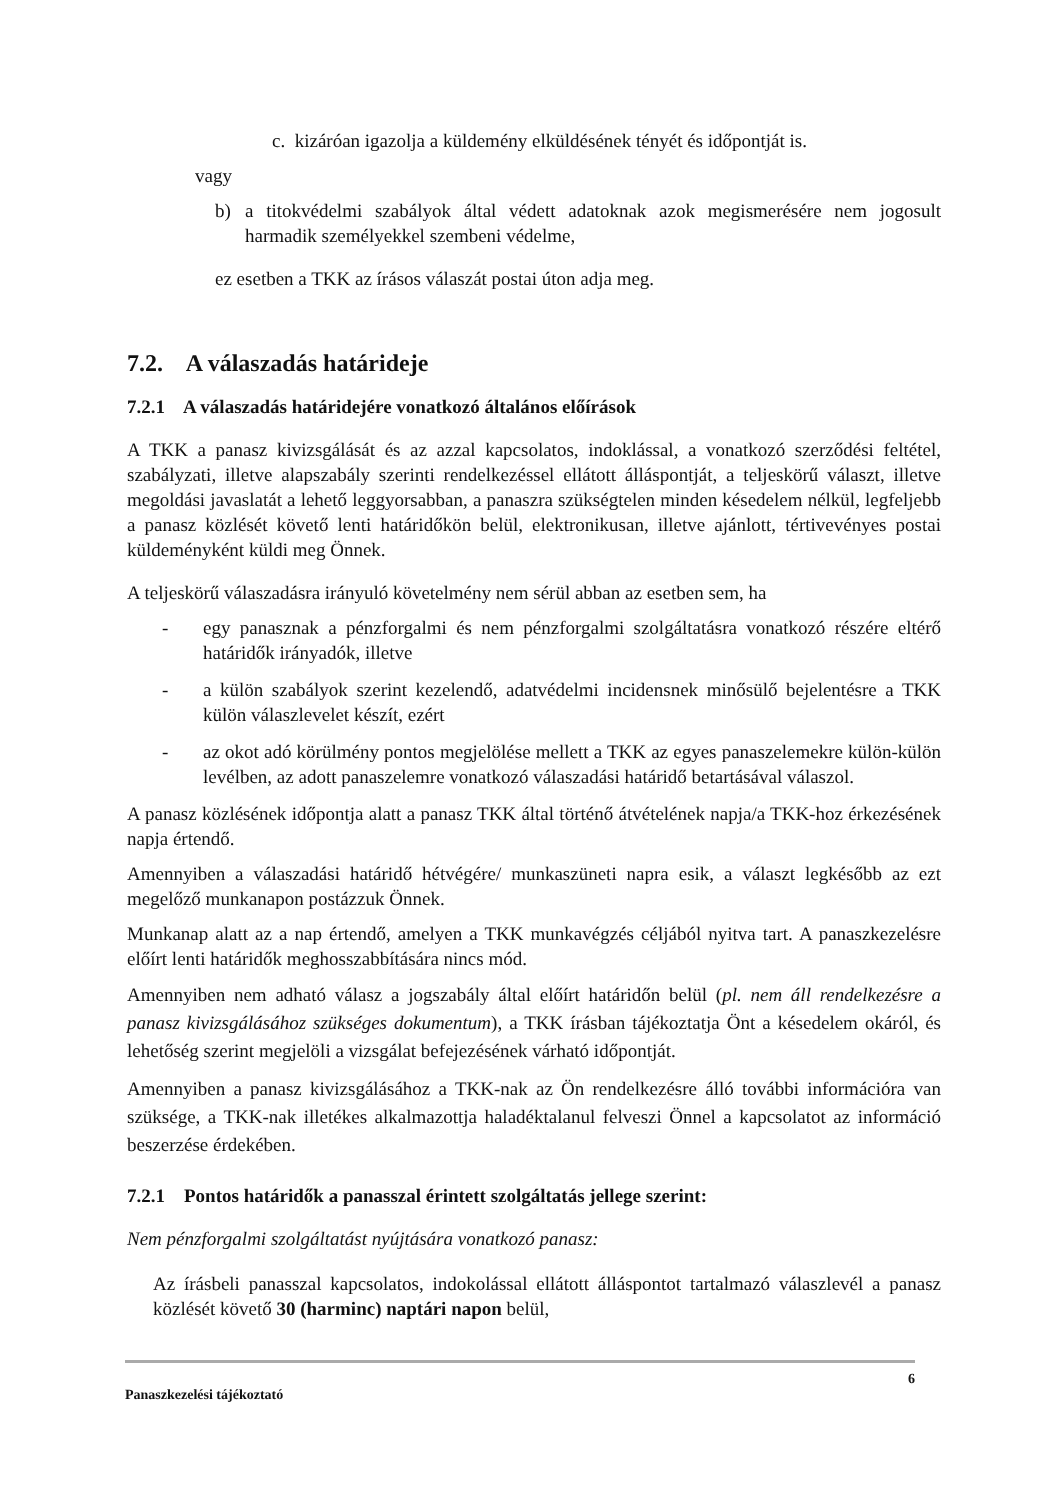c. kizáróan igazolja a küldemény elküldésének tényét és időpontját is.
vagy
b) a titokvédelmi szabályok által védett adatoknak azok megismerésére nem jogosult harmadik személyekkel szembeni védelme,
ez esetben a TKK az írásos válaszát postai úton adja meg.
7.2. A válaszadás határideje
7.2.1 A válaszadás határidejére vonatkozó általános előírások
A TKK a panasz kivizsgálását és az azzal kapcsolatos, indoklással, a vonatkozó szerződési feltétel, szabályzati, illetve alapszabály szerinti rendelkezéssel ellátott álláspontját, a teljeskörű választ, illetve megoldási javaslatát a lehető leggyorsabban, a panaszra szükségtelen minden késedelem nélkül, legfeljebb a panasz közlését követő lenti határidőkön belül, elektronikusan, illetve ajánlott, tértivevényes postai küldeményként küldi meg Önnek.
A teljeskörű válaszadásra irányuló követelmény nem sérül abban az esetben sem, ha
- egy panasznak a pénzforgalmi és nem pénzforgalmi szolgáltatásra vonatkozó részére eltérő határidők irányadók, illetve
- a külön szabályok szerint kezelendő, adatvédelmi incidensnek minősülő bejelentésre a TKK külön válaszlevelet készít, ezért
- az okot adó körülmény pontos megjelölése mellett a TKK az egyes panaszelemekre külön-külön levélben, az adott panaszelemre vonatkozó válaszadási határidő betartásával válaszol.
A panasz közlésének időpontja alatt a panasz TKK által történő átvételének napja/a TKK-hoz érkezésének napja értendő.
Amennyiben a válaszadási határidő hétvégére/ munkaszüneti napra esik, a választ legkésőbb az ezt megelőző munkanapon postázzuk Önnek.
Munkanap alatt az a nap értendő, amelyen a TKK munkavégzés céljából nyitva tart. A panaszkezelésre előírt lenti határidők meghosszabbítására nincs mód.
Amennyiben nem adható válasz a jogszabály által előírt határidőn belül (pl. nem áll rendelkezésre a panasz kivizsgálásához szükséges dokumentum), a TKK írásban tájékoztatja Önt a késedelem okáról, és lehetőség szerint megjelöli a vizsgálat befejezésének várható időpontját.
Amennyiben a panasz kivizsgálásához a TKK-nak az Ön rendelkezésre álló további információra van szüksége, a TKK-nak illetékes alkalmazottja haladéktalanul felveszi Önnel a kapcsolatot az információ beszerzése érdekében.
7.2.1 Pontos határidők a panasszal érintett szolgáltatás jellege szerint:
Nem pénzforgalmi szolgáltatást nyújtására vonatkozó panasz:
Az írásbeli panasszal kapcsolatos, indokolással ellátott álláspontot tartalmazó válaszlevél a panasz közlését követő 30 (harminc) naptári napon belül,
6
Panaszkezelési tájékoztató